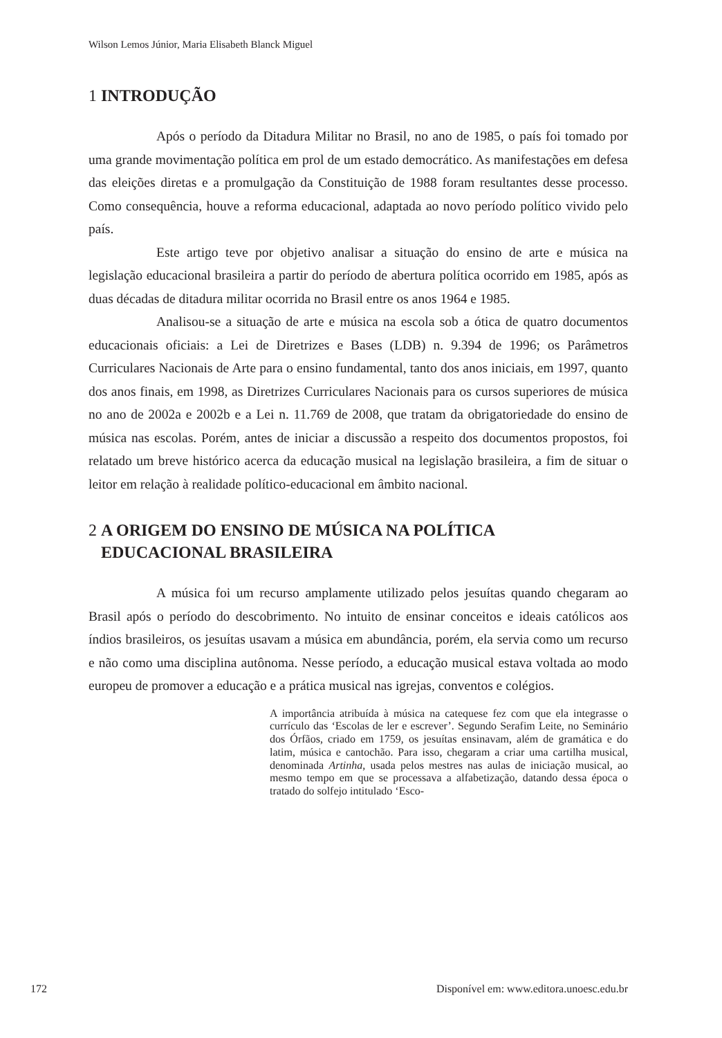Wilson Lemos Júnior, Maria Elisabeth Blanck Miguel
1 INTRODUÇÃO
Após o período da Ditadura Militar no Brasil, no ano de 1985, o país foi tomado por uma grande movimentação política em prol de um estado democrático. As manifestações em defesa das eleições diretas e a promulgação da Constituição de 1988 foram resultantes desse processo. Como consequência, houve a reforma educacional, adaptada ao novo período político vivido pelo país.
Este artigo teve por objetivo analisar a situação do ensino de arte e música na legislação educacional brasileira a partir do período de abertura política ocorrido em 1985, após as duas décadas de ditadura militar ocorrida no Brasil entre os anos 1964 e 1985.
Analisou-se a situação de arte e música na escola sob a ótica de quatro documentos educacionais oficiais: a Lei de Diretrizes e Bases (LDB) n. 9.394 de 1996; os Parâmetros Curriculares Nacionais de Arte para o ensino fundamental, tanto dos anos iniciais, em 1997, quanto dos anos finais, em 1998, as Diretrizes Curriculares Nacionais para os cursos superiores de música no ano de 2002a e 2002b e a Lei n. 11.769 de 2008, que tratam da obrigatoriedade do ensino de música nas escolas. Porém, antes de iniciar a discussão a respeito dos documentos propostos, foi relatado um breve histórico acerca da educação musical na legislação brasileira, a fim de situar o leitor em relação à realidade político-educacional em âmbito nacional.
2 A ORIGEM DO ENSINO DE MÚSICA NA POLÍTICA
EDUCACIONAL BRASILEIRA
A música foi um recurso amplamente utilizado pelos jesuítas quando chegaram ao Brasil após o período do descobrimento. No intuito de ensinar conceitos e ideais católicos aos índios brasileiros, os jesuítas usavam a música em abundância, porém, ela servia como um recurso e não como uma disciplina autônoma. Nesse período, a educação musical estava voltada ao modo europeu de promover a educação e a prática musical nas igrejas, conventos e colégios.
A importância atribuída à música na catequese fez com que ela integrasse o currículo das ‘Escolas de ler e escrever’. Segundo Serafim Leite, no Seminário dos Órfãos, criado em 1759, os jesuítas ensinavam, além de gramática e do latim, música e cantochão. Para isso, chegaram a criar uma cartilha musical, denominada Artinha, usada pelos mestres nas aulas de iniciação musical, ao mesmo tempo em que se processava a alfabetização, datando dessa época o tratado do solfejo intitulado ‘Esco-
172 Disponível em: www.editora.unoesc.edu.br